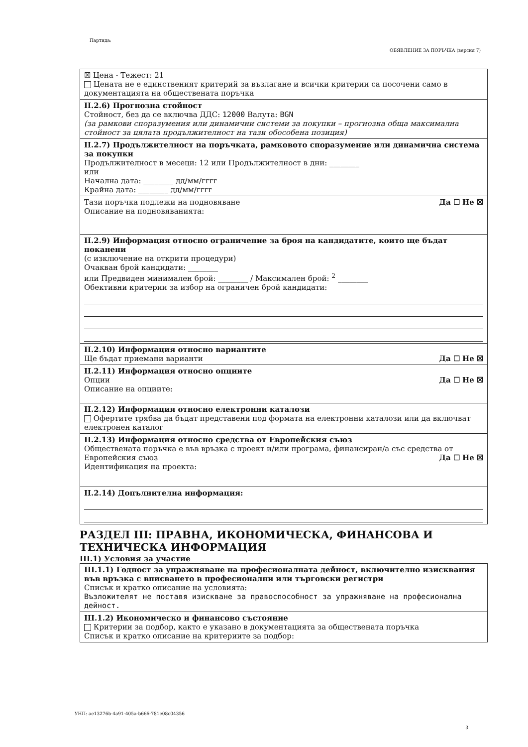Партида:
ОБЯВЛЕНИЕ ЗА ПОРЪЧКА (версия 7)
☒ Цена - Тежест: 21
Цената не е единственият критерий за възлагане и всички критерии са посочени само в документацията на обществената поръчка
II.2.6) Прогнозна стойност
Стойност, без да се включва ДДС: 12000 Валута: BGN
(за рамкови споразумения или динамични системи за покупки – прогнозна обща максимална стойност за цялата продължителност на тази обособена позиция)
II.2.7) Продължителност на поръчката, рамковото споразумение или динамична система за покупки
Продължителност в месеци: 12 или Продължителност в дни: ________
или
Начална дата: ________ дд/мм/гггг
Крайна дата: ________ дд/мм/гггг
Тази поръчка подлежи на подновяване Да ☐ Не ☒
Описание на подновяванията:
II.2.9) Информация относно ограничение за броя на кандидатите, които ще бъдат поканени
(с изключение на открити процедури)
Очакван брой кандидати: ________
или Предвиден минимален брой: ________ / Максимален брой: <sup>2</sup> ________
Обективни критерии за избор на ограничен брой кандидати:
II.2.10) Информация относно вариантите
Ще бъдат приемани варианти Да ☐ Не ☒
II.2.11) Информация относно опциите
Опции Да ☐ Не ☒
Описание на опциите:
II.2.12) Информация относно електронни каталози
Офертите трябва да бъдат представени под формата на електронни каталози или да включват електронен каталог
II.2.13) Информация относно средства от Европейския съюз
Обществената поръчка е във връзка с проект и/или програма, финансиран/а със средства от Европейския съюз Да ☐ Не ☒
Идентификация на проекта:
II.2.14) Допълнителна информация:
РАЗДЕЛ III: ПРАВНА, ИКОНОМИЧЕСКА, ФИНАНСОВА И ТЕХНИЧЕСКА ИНФОРМАЦИЯ
III.1) Условия за участие
III.1.1) Годност за упражняване на професионалната дейност, включително изисквания във връзка с вписването в професионални или търговски регистри
Списък и кратко описание на условията:
Възложителят не поставя изискване за правоспособност за упражняване на професионална дейност.
III.1.2) Икономическо и финансово състояние
Критерии за подбор, както е указано в документацията за обществената поръчка
Списък и кратко описание на критериите за подбор:
УНП: ae13276b-4a91-405a-b666-781e08c04356
3